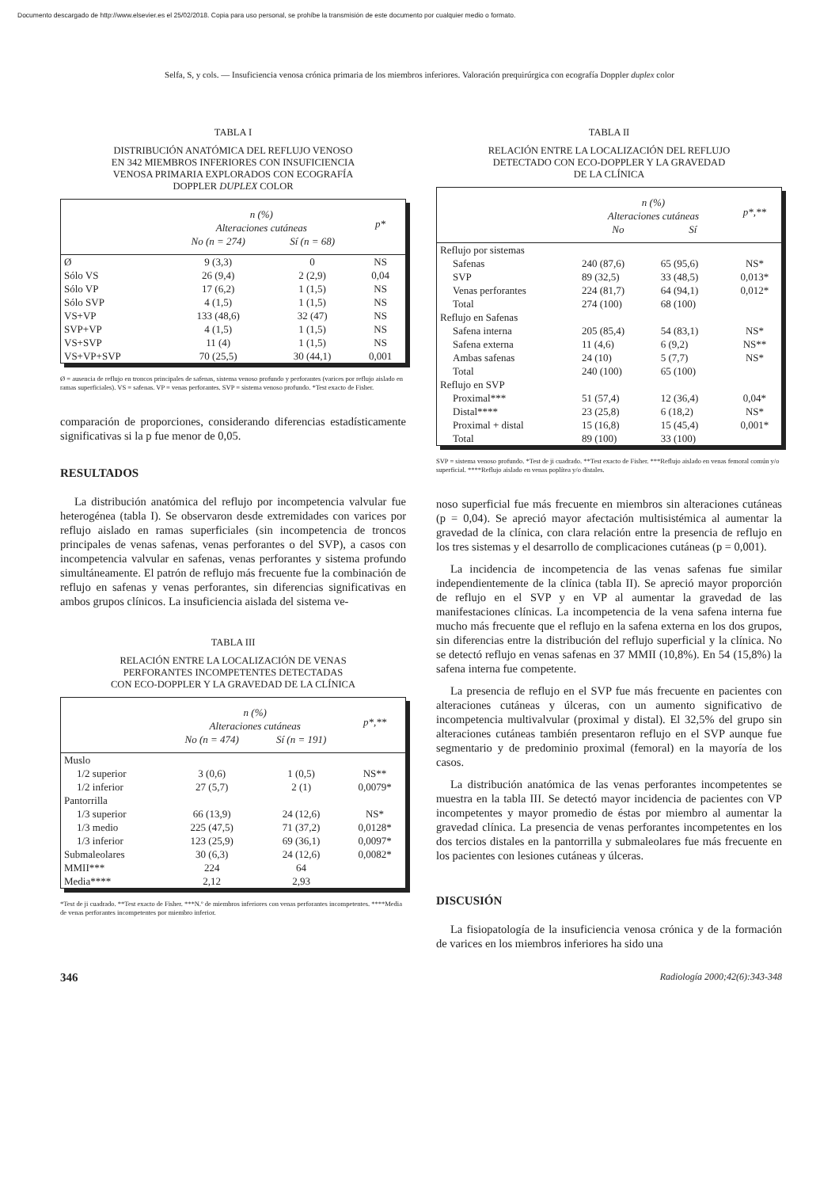Documento descargado de http://www.elsevier.es el 25/02/2018. Copia para uso personal, se prohíbe la transmisión de este documento por cualquier medio o formato.
Selfa, S, y cols. — Insuficiencia venosa crónica primaria de los miembros inferiores. Valoración prequirúrgica con ecografía Doppler duplex color
TABLA I
DISTRIBUCIÓN ANATÓMICA DEL REFLUJO VENOSO
EN 342 MIEMBROS INFERIORES CON INSUFICIENCIA
VENOSA PRIMARIA EXPLORADOS CON ECOGRAFÍA
DOPPLER DUPLEX COLOR
| | n (%) | | p* |
| --- | --- | --- | --- |
| | Alteraciones cutáneas | | |
| | No (n = 274) | Sí (n = 68) | |
| Ø | 9 (3,3) | 0 | NS |
| Sólo VS | 26 (9,4) | 2 (2,9) | 0,04 |
| Sólo VP | 17 (6,2) | 1 (1,5) | NS |
| Sólo SVP | 4 (1,5) | 1 (1,5) | NS |
| VS+VP | 133 (48,6) | 32 (47) | NS |
| SVP+VP | 4 (1,5) | 1 (1,5) | NS |
| VS+SVP | 11 (4) | 1 (1,5) | NS |
| VS+VP+SVP | 70 (25,5) | 30 (44,1) | 0,001 |
Ø = ausencia de reflujo en troncos principales de safenas, sistema venoso profundo y perforantes (varices por reflujo aislado en ramas superficiales). VS = safenas. VP = venas perforantes. SVP = sistema venoso profundo. *Test exacto de Fisher.
comparación de proporciones, considerando diferencias estadísticamente significativas si la p fue menor de 0,05.
RESULTADOS
La distribución anatómica del reflujo por incompetencia valvular fue heterogénea (tabla I). Se observaron desde extremidades con varices por reflujo aislado en ramas superficiales (sin incompetencia de troncos principales de venas safenas, venas perforantes o del SVP), a casos con incompetencia valvular en safenas, venas perforantes y sistema profundo simultáneamente. El patrón de reflujo más frecuente fue la combinación de reflujo en safenas y venas perforantes, sin diferencias significativas en ambos grupos clínicos. La insuficiencia aislada del sistema ve-
TABLA III
RELACIÓN ENTRE LA LOCALIZACIÓN DE VENAS
PERFORANTES INCOMPETENTES DETECTADAS
CON ECO-DOPPLER Y LA GRAVEDAD DE LA CLÍNICA
| | n (%) | | p*,** |
| --- | --- | --- | --- |
| | Alteraciones cutáneas | | |
| | No (n = 474) | Sí (n = 191) | |
| Muslo | | | |
| 1/2 superior | 3 (0,6) | 1 (0,5) | NS** |
| 1/2 inferior | 27 (5,7) | 2 (1) | 0,0079* |
| Pantorrilla | | | |
| 1/3 superior | 66 (13,9) | 24 (12,6) | NS* |
| 1/3 medio | 225 (47,5) | 71 (37,2) | 0,0128* |
| 1/3 inferior | 123 (25,9) | 69 (36,1) | 0,0097* |
| Submaleolares | 30 (6,3) | 24 (12,6) | 0,0082* |
| MMII*** | 224 | 64 | |
| Media**** | 2,12 | 2,93 | |
*Test de ji cuadrado. **Test exacto de Fisher. ***N.º de miembros inferiores con venas perforantes incompetentes. ****Media de venas perforantes incompetentes por miembro inferior.
TABLA II
RELACIÓN ENTRE LA LOCALIZACIÓN DEL REFLUJO
DETECTADO CON ECO-DOPPLER Y LA GRAVEDAD
DE LA CLÍNICA
| | n (%) | | p*,** |
| --- | --- | --- | --- |
| | Alteraciones cutáneas | | |
| | No | Sí | |
| Reflujo por sistemas | | | |
| Safenas | 240 (87,6) | 65 (95,6) | NS* |
| SVP | 89 (32,5) | 33 (48,5) | 0,013* |
| Venas perforantes | 224 (81,7) | 64 (94,1) | 0,012* |
| Total | 274 (100) | 68 (100) | |
| Reflujo en Safenas | | | |
| Safena interna | 205 (85,4) | 54 (83,1) | NS* |
| Safena externa | 11 (4,6) | 6 (9,2) | NS** |
| Ambas safenas | 24 (10) | 5 (7,7) | NS* |
| Total | 240 (100) | 65 (100) | |
| Reflujo en SVP | | | |
| Proximal*** | 51 (57,4) | 12 (36,4) | 0,04* |
| Distal**** | 23 (25,8) | 6 (18,2) | NS* |
| Proximal + distal | 15 (16,8) | 15 (45,4) | 0,001* |
| Total | 89 (100) | 33 (100) | |
SVP = sistema venoso profundo. *Test de ji cuadrado. **Test exacto de Fisher. ***Reflujo aislado en venas femoral común y/o superficial. ****Reflujo aislado en venas poplítea y/o distales.
noso superficial fue más frecuente en miembros sin alteraciones cutáneas (p = 0,04). Se apreció mayor afectación multisistémica al aumentar la gravedad de la clínica, con clara relación entre la presencia de reflujo en los tres sistemas y el desarrollo de complicaciones cutáneas (p = 0,001).
La incidencia de incompetencia de las venas safenas fue similar independientemente de la clínica (tabla II). Se apreció mayor proporción de reflujo en el SVP y en VP al aumentar la gravedad de las manifestaciones clínicas. La incompetencia de la vena safena interna fue mucho más frecuente que el reflujo en la safena externa en los dos grupos, sin diferencias entre la distribución del reflujo superficial y la clínica. No se detectó reflujo en venas safenas en 37 MMII (10,8%). En 54 (15,8%) la safena interna fue competente.
La presencia de reflujo en el SVP fue más frecuente en pacientes con alteraciones cutáneas y úlceras, con un aumento significativo de incompetencia multivalvular (proximal y distal). El 32,5% del grupo sin alteraciones cutáneas también presentaron reflujo en el SVP aunque fue segmentario y de predominio proximal (femoral) en la mayoría de los casos.
La distribución anatómica de las venas perforantes incompetentes se muestra en la tabla III. Se detectó mayor incidencia de pacientes con VP incompetentes y mayor promedio de éstas por miembro al aumentar la gravedad clínica. La presencia de venas perforantes incompetentes en los dos tercios distales en la pantorrilla y submaleolares fue más frecuente en los pacientes con lesiones cutáneas y úlceras.
DISCUSIÓN
La fisiopatología de la insuficiencia venosa crónica y de la formación de varices en los miembros inferiores ha sido una
346 Radiología 2000;42(6):343-348